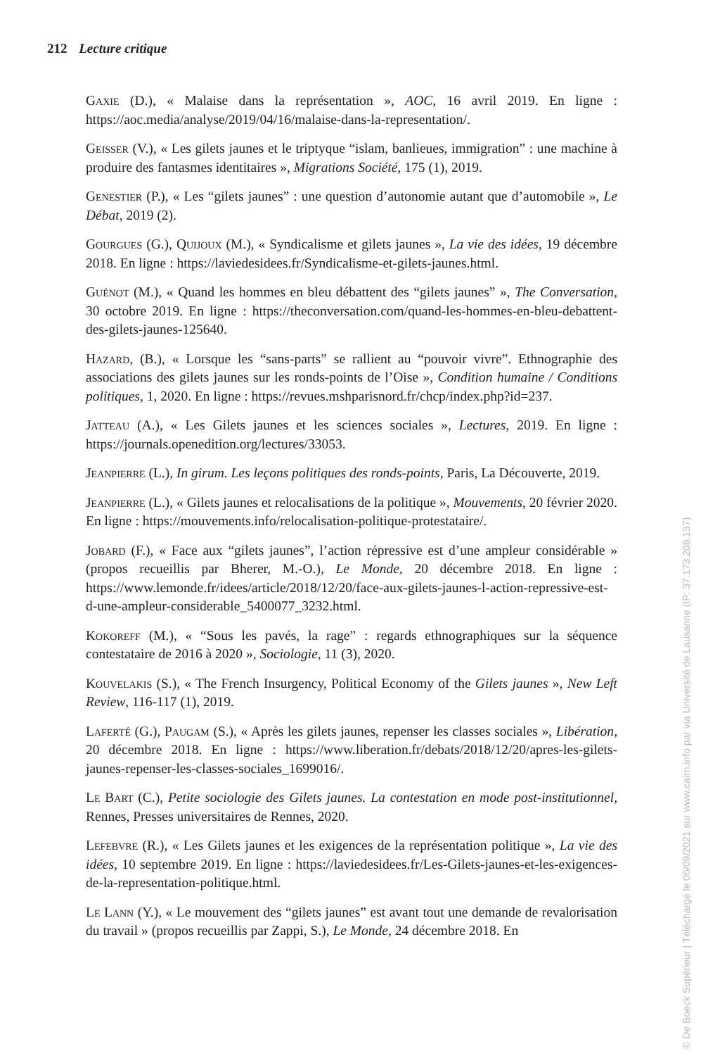212 Lecture critique
Gaxie (D.), « Malaise dans la représentation », AOC, 16 avril 2019. En ligne : https://aoc.media/analyse/2019/04/16/malaise-dans-la-representation/.
Geisser (V.), « Les gilets jaunes et le triptyque “islam, banlieues, immigration” : une machine à produire des fantasmes identitaires », Migrations Société, 175 (1), 2019.
Genestier (P.), « Les “gilets jaunes” : une question d’autonomie autant que d’automobile », Le Débat, 2019 (2).
Gourgues (G.), Quijoux (M.), « Syndicalisme et gilets jaunes », La vie des idées, 19 décembre 2018. En ligne : https://laviedesidees.fr/Syndicalisme-et-gilets-jaunes.html.
Guénot (M.), « Quand les hommes en bleu débattent des “gilets jaunes” », The Conversation, 30 octobre 2019. En ligne : https://theconversation.com/quand-les-hommes-en-bleu-debattent-des-gilets-jaunes-125640.
Hazard, (B.), « Lorsque les “sans-parts” se rallient au “pouvoir vivre”. Ethnographie des associations des gilets jaunes sur les ronds-points de l’Oise », Condition humaine / Conditions politiques, 1, 2020. En ligne : https://revues.mshparisnord.fr/chcp/index.php?id=237.
Jatteau (A.), « Les Gilets jaunes et les sciences sociales », Lectures, 2019. En ligne : https://journals.openedition.org/lectures/33053.
Jeanpierre (L.), In girum. Les leçons politiques des ronds-points, Paris, La Découverte, 2019.
Jeanpierre (L.), « Gilets jaunes et relocalisations de la politique », Mouvements, 20 février 2020. En ligne : https://mouvements.info/relocalisation-politique-protestataire/.
Jobard (F.), « Face aux “gilets jaunes”, l’action répressive est d’une ampleur considérable » (propos recueillis par Bherer, M.-O.), Le Monde, 20 décembre 2018. En ligne : https://www.lemonde.fr/idees/article/2018/12/20/face-aux-gilets-jaunes-l-action-repressive-est-d-une-ampleur-considerable_5400077_3232.html.
Kokoreff (M.), « “Sous les pavés, la rage” : regards ethnographiques sur la séquence contestataire de 2016 à 2020 », Sociologie, 11 (3), 2020.
Kouvelakis (S.), « The French Insurgency, Political Economy of the Gilets jaunes », New Left Review, 116-117 (1), 2019.
Laferté (G.), Paugam (S.), « Après les gilets jaunes, repenser les classes sociales », Libération, 20 décembre 2018. En ligne : https://www.liberation.fr/debats/2018/12/20/apres-les-gilets-jaunes-repenser-les-classes-sociales_1699016/.
Le Bart (C.), Petite sociologie des Gilets jaunes. La contestation en mode post-institutionnel, Rennes, Presses universitaires de Rennes, 2020.
Lefebvre (R.), « Les Gilets jaunes et les exigences de la représentation politique », La vie des idées, 10 septembre 2019. En ligne : https://laviedesidees.fr/Les-Gilets-jaunes-et-les-exigences-de-la-representation-politique.html.
Le Lann (Y.), « Le mouvement des “gilets jaunes” est avant tout une demande de revalorisation du travail » (propos recueillis par Zappi, S.), Le Monde, 24 décembre 2018. En
© De Boeck Supérieur | Téléchargé le 06/09/2021 sur www.cairn.info par via Université de Lausanne (IP: 37.173.208.137)